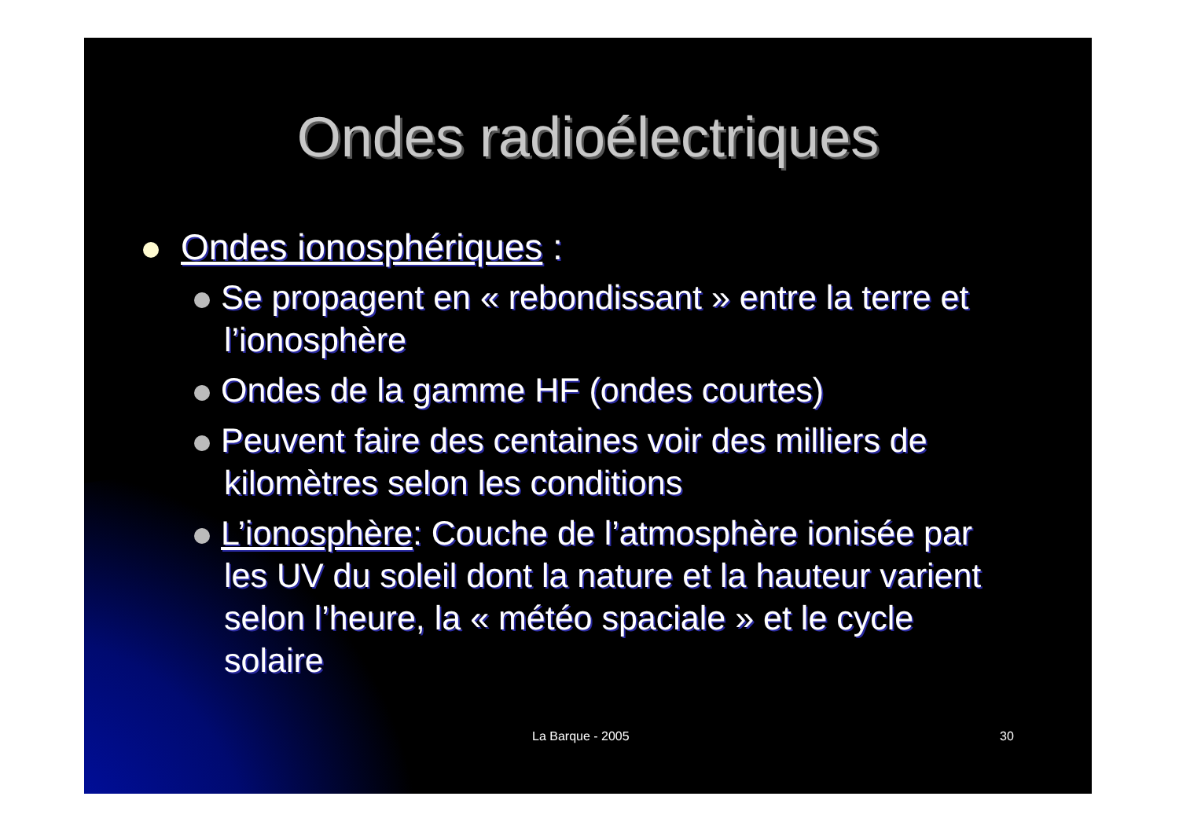Ondes radioélectriques
Ondes ionosphériques :
Se propagent en « rebondissant » entre la terre et l’ionosphère
Ondes de la gamme HF (ondes courtes)
Peuvent faire des centaines voir des milliers de kilomètres selon les conditions
L’ionosphère: Couche de l’atmosphère ionisée par les UV du soleil dont la nature et la hauteur varient selon l’heure, la « météo spaciale » et le cycle solaire
La Barque - 2005 30